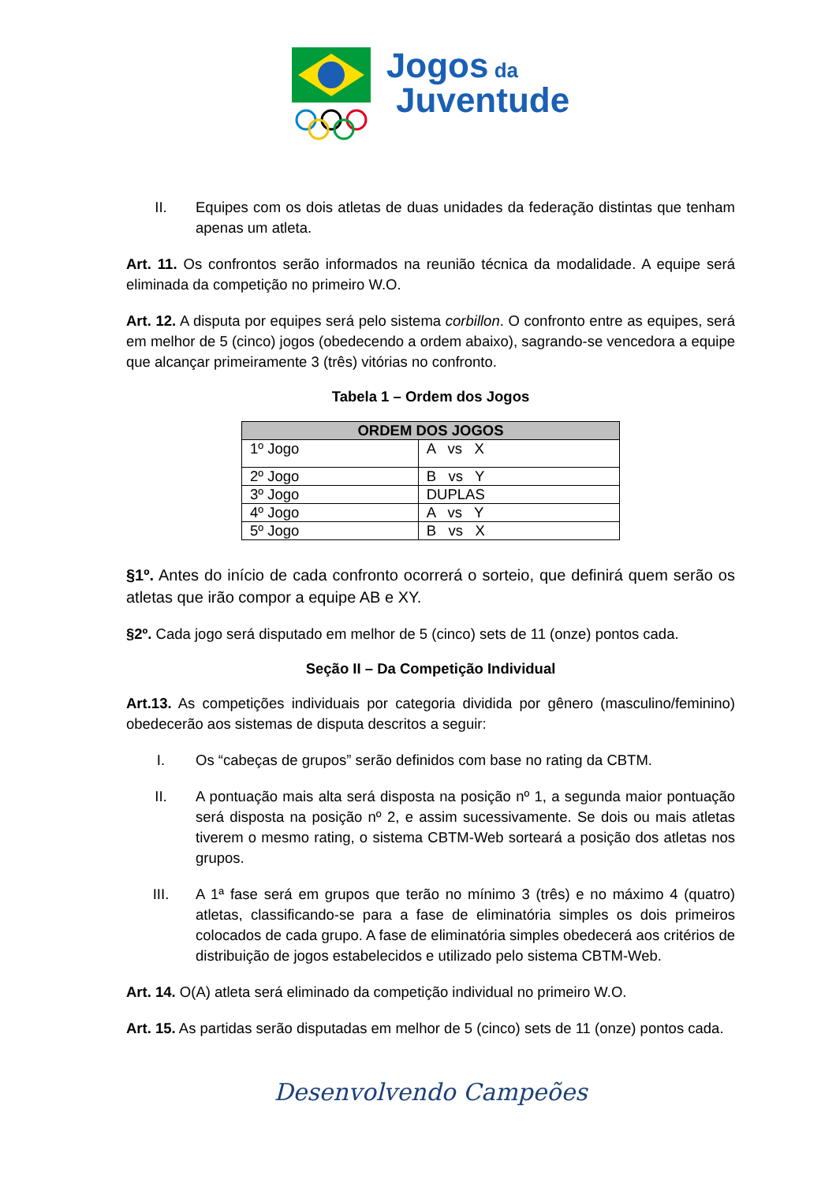Jogos da
Juventude
II. Equipes com os dois atletas de duas unidades da federação distintas que tenham apenas um atleta.
Art. 11. Os confrontos serão informados na reunião técnica da modalidade. A equipe será eliminada da competição no primeiro W.O.
Art. 12. A disputa por equipes será pelo sistema corbillon. O confronto entre as equipes, será em melhor de 5 (cinco) jogos (obedecendo a ordem abaixo), sagrando-se vencedora a equipe que alcançar primeiramente 3 (três) vitórias no confronto.
Tabela 1 – Ordem dos Jogos
| ORDEM DOS JOGOS | |
| --- | --- |
| 1º Jogo | A vs X |
| 2º Jogo | B vs Y |
| 3º Jogo | DUPLAS |
| 4º Jogo | A vs Y |
| 5º Jogo | B vs X |
§1º. Antes do início de cada confronto ocorrerá o sorteio, que definirá quem serão os atletas que irão compor a equipe AB e XY.
§2º. Cada jogo será disputado em melhor de 5 (cinco) sets de 11 (onze) pontos cada.
Seção II – Da Competição Individual
Art.13. As competições individuais por categoria dividida por gênero (masculino/feminino) obedecerão aos sistemas de disputa descritos a seguir:
I. Os “cabeças de grupos” serão definidos com base no rating da CBTM.
II. A pontuação mais alta será disposta na posição nº 1, a segunda maior pontuação será disposta na posição nº 2, e assim sucessivamente. Se dois ou mais atletas tiverem o mesmo rating, o sistema CBTM-Web sorteará a posição dos atletas nos grupos.
III. A 1ª fase será em grupos que terão no mínimo 3 (três) e no máximo 4 (quatro) atletas, classificando-se para a fase de eliminatória simples os dois primeiros colocados de cada grupo. A fase de eliminatória simples obedecerá aos critérios de distribuição de jogos estabelecidos e utilizado pelo sistema CBTM-Web.
Art. 14. O(A) atleta será eliminado da competição individual no primeiro W.O.
Art. 15. As partidas serão disputadas em melhor de 5 (cinco) sets de 11 (onze) pontos cada.
Desenvolvendo Campeões